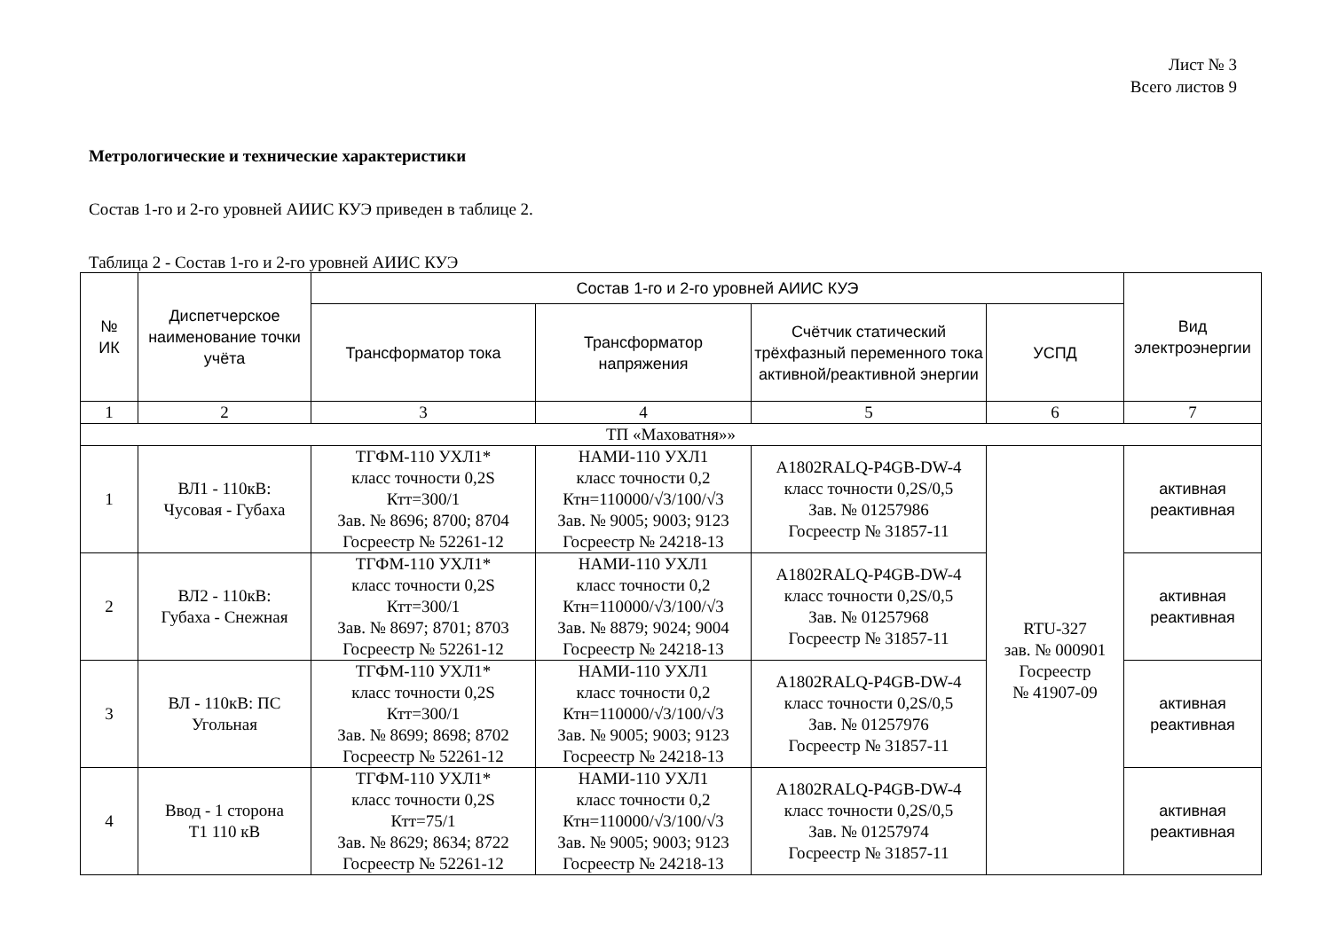Лист № 3
Всего листов 9
Метрологические и технические характеристики
Состав 1-го и 2-го уровней АИИС КУЭ приведен в таблице 2.
Таблица 2 - Состав 1-го и 2-го уровней АИИС КУЭ
| № ИК | Диспетчерское наименование точки учёта | Состав 1-го и 2-го уровней АИИС КУЭ | | | | Вид электроэнергии |
| --- | --- | --- | --- | --- | --- | --- |
| | | Трансформатор тока | Трансформатор напряжения | Счётчик статический трёхфазный переменного тока активной/реактивной энергии | УСПД | |
| 1 | 2 | 3 | 4 | 5 | 6 | 7 |
| ТП «Маховатня»» | | | | | | |
| 1 | ВЛ1 - 110кВ: Чусовая - Губаха | ТГФМ-110 УХЛ1* класс точности 0,2S Ктт=300/1 Зав. № 8696; 8700; 8704 Госреестр № 52261-12 | НАМИ-110 УХЛ1 класс точности 0,2 Ктн=110000/√3/100/√3 Зав. № 9005; 9003; 9123 Госреестр № 24218-13 | A1802RALQ-P4GB-DW-4 класс точности 0,2S/0,5 Зав. № 01257986 Госреестр № 31857-11 | RTU-327 зав. № 000901 Госреестр № 41907-09 | активная реактивная |
| 2 | ВЛ2 - 110кВ: Губаха - Снежная | ТГФМ-110 УХЛ1* класс точности 0,2S Ктт=300/1 Зав. № 8697; 8701; 8703 Госреестр № 52261-12 | НАМИ-110 УХЛ1 класс точности 0,2 Ктн=110000/√3/100/√3 Зав. № 8879; 9024; 9004 Госреестр № 24218-13 | A1802RALQ-P4GB-DW-4 класс точности 0,2S/0,5 Зав. № 01257968 Госреестр № 31857-11 | | активная реактивная |
| 3 | ВЛ - 110кВ: ПС Угольная | ТГФМ-110 УХЛ1* класс точности 0,2S Ктт=300/1 Зав. № 8699; 8698; 8702 Госреестр № 52261-12 | НАМИ-110 УХЛ1 класс точности 0,2 Ктн=110000/√3/100/√3 Зав. № 9005; 9003; 9123 Госреестр № 24218-13 | A1802RALQ-P4GB-DW-4 класс точности 0,2S/0,5 Зав. № 01257976 Госреестр № 31857-11 | | активная реактивная |
| 4 | Ввод - 1 сторона Т1 110 кВ | ТГФМ-110 УХЛ1* класс точности 0,2S Ктт=75/1 Зав. № 8629; 8634; 8722 Госреестр № 52261-12 | НАМИ-110 УХЛ1 класс точности 0,2 Ктн=110000/√3/100/√3 Зав. № 9005; 9003; 9123 Госреестр № 24218-13 | A1802RALQ-P4GB-DW-4 класс точности 0,2S/0,5 Зав. № 01257974 Госреестр № 31857-11 | | активная реактивная |